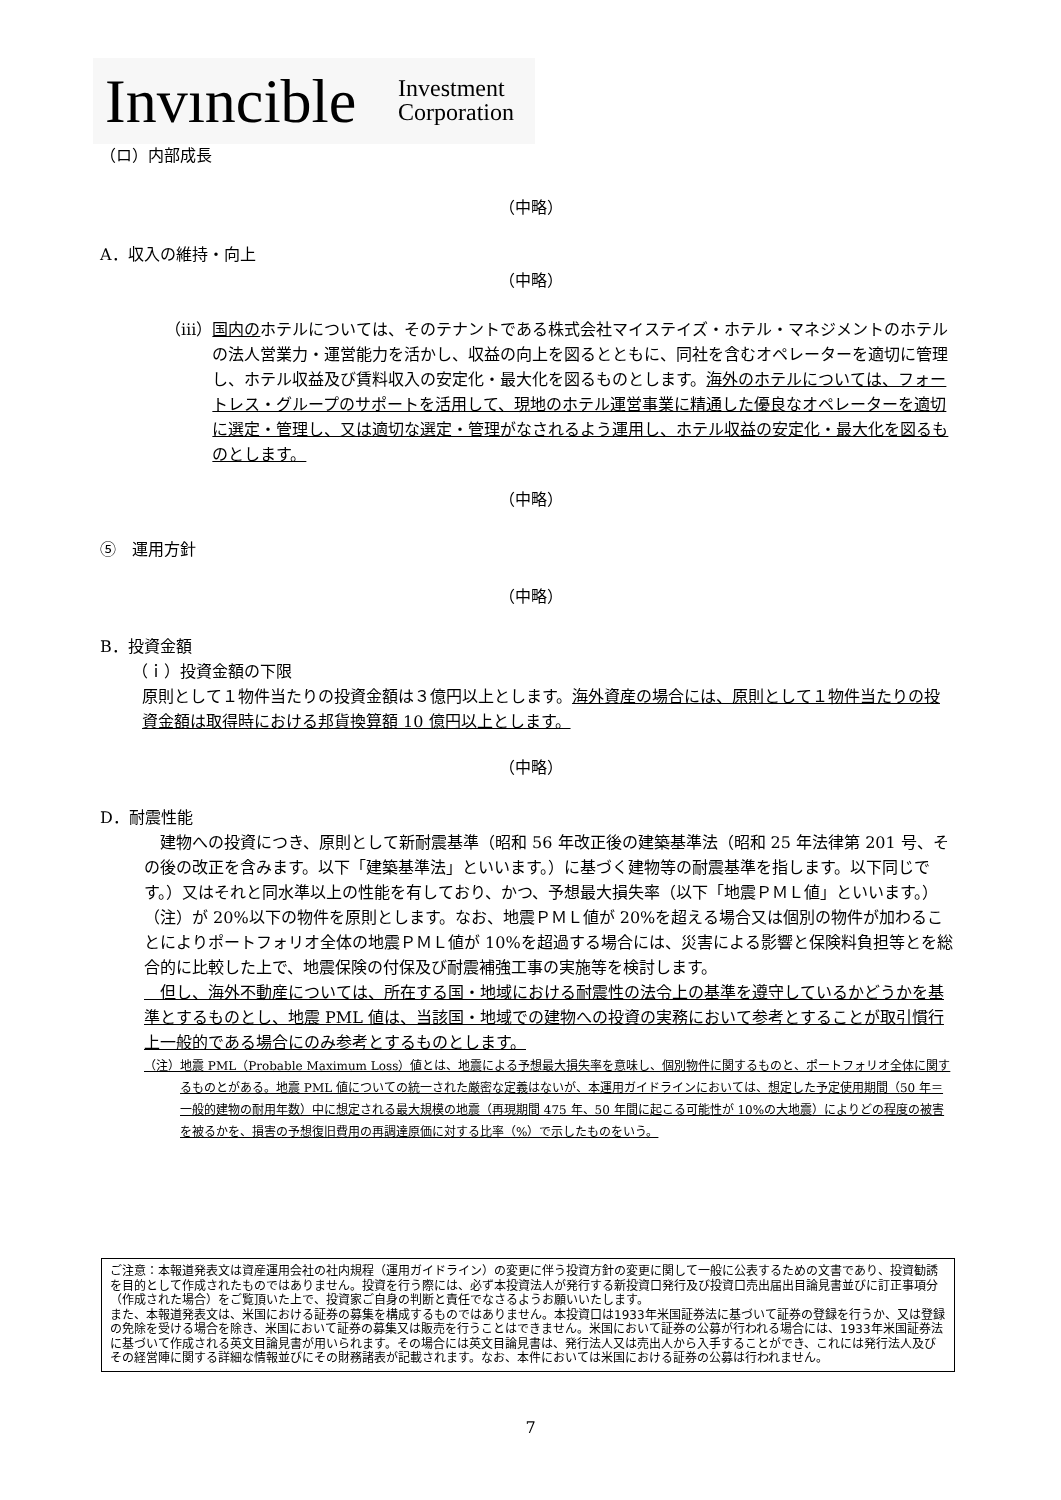Invıncible Investment
Corporation
（ロ）内部成長
（中略）
A．収入の維持・向上
（中略）
（ⅲ） 国内のホテルについては、そのテナントである株式会社マイステイズ・ホテル・マネジメントのホテルの法人営業力・運営能力を活かし、収益の向上を図るとともに、同社を含むオペレーターを適切に管理し、ホテル収益及び賃料収入の安定化・最大化を図るものとします。海外のホテルについては、フォートレス・グループのサポートを活用して、現地のホテル運営事業に精通した優良なオペレーターを適切に選定・管理し、又は適切な選定・管理がなされるよう運用し、ホテル収益の安定化・最大化を図るものとします。
（中略）
⑤　運用方針
（中略）
B．投資金額
（ｉ）投資金額の下限
原則として１物件当たりの投資金額は３億円以上とします。海外資産の場合には、原則として１物件当たりの投資金額は取得時における邦貨換算額 10 億円以上とします。
（中略）
D．耐震性能
　建物への投資につき、原則として新耐震基準（昭和 56 年改正後の建築基準法（昭和 25 年法律第 201 号、その後の改正を含みます。以下「建築基準法」といいます。）に基づく建物等の耐震基準を指します。以下同じです。）又はそれと同水準以上の性能を有しており、かつ、予想最大損失率（以下「地震ＰＭＬ値」といいます。）（注）が 20%以下の物件を原則とします。なお、地震ＰＭＬ値が 20%を超える場合又は個別の物件が加わることによりポートフォリオ全体の地震ＰＭＬ値が 10%を超過する場合には、災害による影響と保険料負担等とを総合的に比較した上で、地震保険の付保及び耐震補強工事の実施等を検討します。
　但し、海外不動産については、所在する国・地域における耐震性の法令上の基準を遵守しているかどうかを基準とするものとし、地震 PML 値は、当該国・地域での建物への投資の実務において参考とすることが取引慣行上一般的である場合にのみ参考とするものとします。
（注） 地震 PML（Probable Maximum Loss）値とは、地震による予想最大損失率を意味し、個別物件に関するものと、ポートフォリオ全体に関するものとがある。地震 PML 値についての統一された厳密な定義はないが、本運用ガイドラインにおいては、想定した予定使用期間（50 年＝一般的建物の耐用年数）中に想定される最大規模の地震（再現期間 475 年、50 年間に起こる可能性が 10%の大地震）によりどの程度の被害を被るかを、損害の予想復旧費用の再調達原価に対する比率（%）で示したものをいう。
ご注意：本報道発表文は資産運用会社の社内規程（運用ガイドライン）の変更に伴う投資方針の変更に関して一般に公表するための文書であり、投資勧誘を目的として作成されたものではありません。投資を行う際には、必ず本投資法人が発行する新投資口発行及び投資口売出届出目論見書並びに訂正事項分（作成された場合）をご覧頂いた上で、投資家ご自身の判断と責任でなさるようお願いいたします。
また、本報道発表文は、米国における証券の募集を構成するものではありません。本投資口は1933年米国証券法に基づいて証券の登録を行うか、又は登録の免除を受ける場合を除き、米国において証券の募集又は販売を行うことはできません。米国において証券の公募が行われる場合には、1933年米国証券法に基づいて作成される英文目論見書が用いられます。その場合には英文目論見書は、発行法人又は売出人から入手することができ、これには発行法人及びその経営陣に関する詳細な情報並びにその財務諸表が記載されます。なお、本件においては米国における証券の公募は行われません。
7